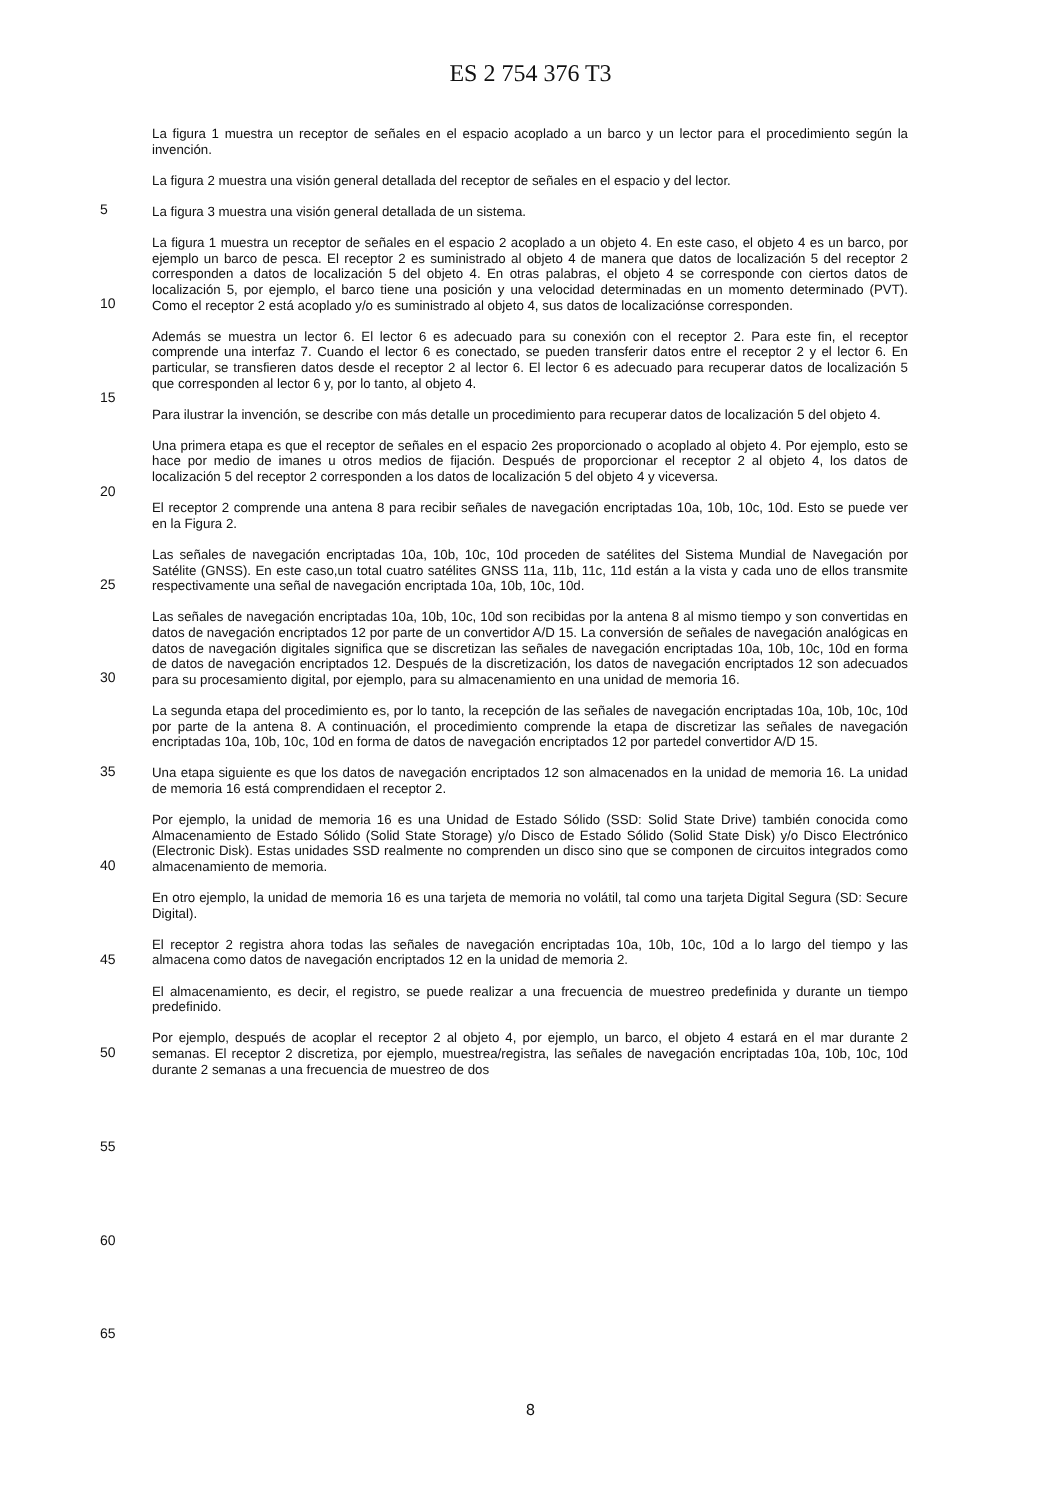ES 2 754 376 T3
La figura 1 muestra un receptor de señales en el espacio acoplado a un barco y un lector para el procedimiento según la invención.
La figura 2 muestra una visión general detallada del receptor de señales en el espacio y del lector.
La figura 3 muestra una visión general detallada de un sistema.
La figura 1 muestra un receptor de señales en el espacio 2 acoplado a un objeto 4. En este caso, el objeto 4 es un barco, por ejemplo un barco de pesca. El receptor 2 es suministrado al objeto 4 de manera que datos de localización 5 del receptor 2 corresponden a datos de localización 5 del objeto 4. En otras palabras, el objeto 4 se corresponde con ciertos datos de localización 5, por ejemplo, el barco tiene una posición y una velocidad determinadas en un momento determinado (PVT). Como el receptor 2 está acoplado y/o es suministrado al objeto 4, sus datos de localizaciónse corresponden.
Además se muestra un lector 6. El lector 6 es adecuado para su conexión con el receptor 2. Para este fin, el receptor comprende una interfaz 7. Cuando el lector 6 es conectado, se pueden transferir datos entre el receptor 2 y el lector 6. En particular, se transfieren datos desde el receptor 2 al lector 6. El lector 6 es adecuado para recuperar datos de localización 5 que corresponden al lector 6 y, por lo tanto, al objeto 4.
Para ilustrar la invención, se describe con más detalle un procedimiento para recuperar datos de localización 5 del objeto 4.
Una primera etapa es que el receptor de señales en el espacio 2es proporcionado o acoplado al objeto 4. Por ejemplo, esto se hace por medio de imanes u otros medios de fijación. Después de proporcionar el receptor 2 al objeto 4, los datos de localización 5 del receptor 2 corresponden a los datos de localización 5 del objeto 4 y viceversa.
El receptor 2 comprende una antena 8 para recibir señales de navegación encriptadas 10a, 10b, 10c, 10d. Esto se puede ver en la Figura 2.
Las señales de navegación encriptadas 10a, 10b, 10c, 10d proceden de satélites del Sistema Mundial de Navegación por Satélite (GNSS). En este caso,un total cuatro satélites GNSS 11a, 11b, 11c, 11d están a la vista y cada uno de ellos transmite respectivamente una señal de navegación encriptada 10a, 10b, 10c, 10d.
Las señales de navegación encriptadas 10a, 10b, 10c, 10d son recibidas por la antena 8 al mismo tiempo y son convertidas en datos de navegación encriptados 12 por parte de un convertidor A/D 15. La conversión de señales de navegación analógicas en datos de navegación digitales significa que se discretizan las señales de navegación encriptadas 10a, 10b, 10c, 10d en forma de datos de navegación encriptados 12. Después de la discretización, los datos de navegación encriptados 12 son adecuados para su procesamiento digital, por ejemplo, para su almacenamiento en una unidad de memoria 16.
La segunda etapa del procedimiento es, por lo tanto, la recepción de las señales de navegación encriptadas 10a, 10b, 10c, 10d por parte de la antena 8. A continuación, el procedimiento comprende la etapa de discretizar las señales de navegación encriptadas 10a, 10b, 10c, 10d en forma de datos de navegación encriptados 12 por partedel convertidor A/D 15.
Una etapa siguiente es que los datos de navegación encriptados 12 son almacenados en la unidad de memoria 16. La unidad de memoria 16 está comprendidaen el receptor 2.
Por ejemplo, la unidad de memoria 16 es una Unidad de Estado Sólido (SSD: Solid State Drive) también conocida como Almacenamiento de Estado Sólido (Solid State Storage) y/o Disco de Estado Sólido (Solid State Disk) y/o Disco Electrónico (Electronic Disk). Estas unidades SSD realmente no comprenden un disco sino que se componen de circuitos integrados como almacenamiento de memoria.
En otro ejemplo, la unidad de memoria 16 es una tarjeta de memoria no volátil, tal como una tarjeta Digital Segura (SD: Secure Digital).
El receptor 2 registra ahora todas las señales de navegación encriptadas 10a, 10b, 10c, 10d a lo largo del tiempo y las almacena como datos de navegación encriptados 12 en la unidad de memoria 2.
El almacenamiento, es decir, el registro, se puede realizar a una frecuencia de muestreo predefinida y durante un tiempo predefinido.
Por ejemplo, después de acoplar el receptor 2 al objeto 4, por ejemplo, un barco, el objeto 4 estará en el mar durante 2 semanas. El receptor 2 discretiza, por ejemplo, muestrea/registra, las señales de navegación encriptadas 10a, 10b, 10c, 10d durante 2 semanas a una frecuencia de muestreo de dos
5
10
15
20
25
30
35
40
45
50
55
60
65
8